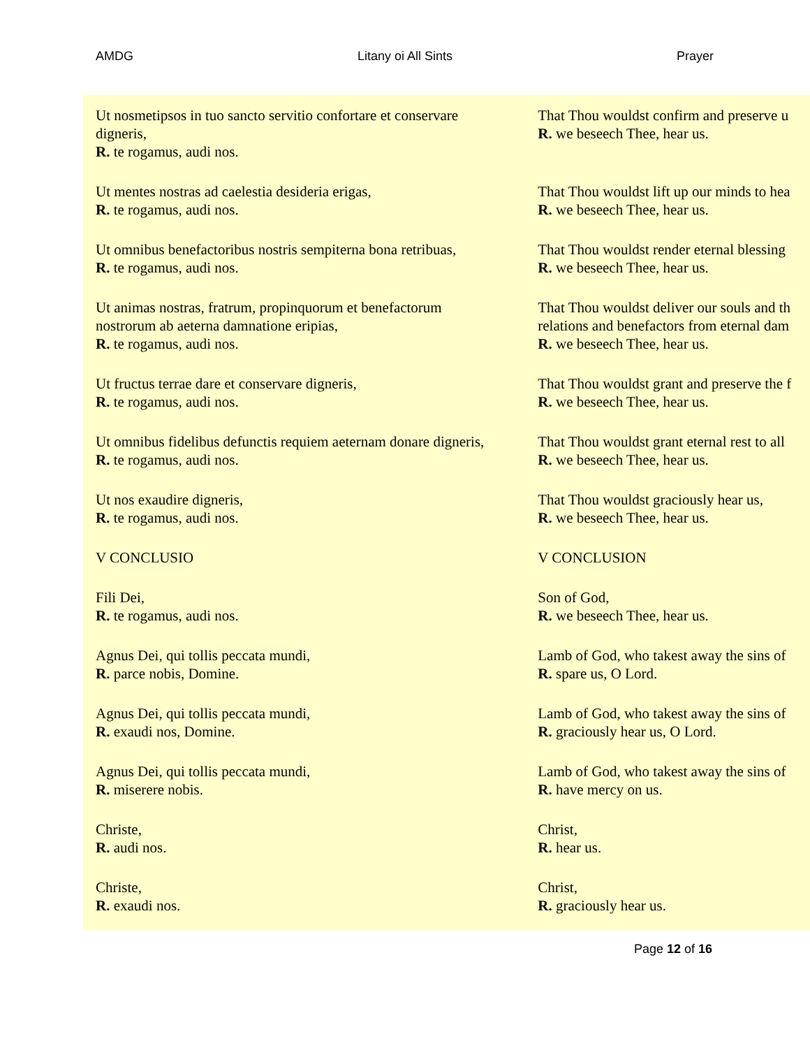AMDG Litany oi All Sints Prayer
| Ut nosmetipsos in tuo sancto servitio confortare et conservare digneris, R. te rogamus, audi nos. | That Thou wouldst confirm and preserve u R. we beseech Thee, hear us. |
| Ut mentes nostras ad caelestia desideria erigas, R. te rogamus, audi nos. | That Thou wouldst lift up our minds to hea R. we beseech Thee, hear us. |
| Ut omnibus benefactoribus nostris sempiterna bona retribuas, R. te rogamus, audi nos. | That Thou wouldst render eternal blessing R. we beseech Thee, hear us. |
| Ut animas nostras, fratrum, propinquorum et benefactorum nostrorum ab aeterna damnatione eripias, R. te rogamus, audi nos. | That Thou wouldst deliver our souls and th relations and benefactors from eternal dam R. we beseech Thee, hear us. |
| Ut fructus terrae dare et conservare digneris, R. te rogamus, audi nos. | That Thou wouldst grant and preserve the f R. we beseech Thee, hear us. |
| Ut omnibus fidelibus defunctis requiem aeternam donare digneris, R. te rogamus, audi nos. | That Thou wouldst grant eternal rest to all R. we beseech Thee, hear us. |
| Ut nos exaudire digneris, R. te rogamus, audi nos. | That Thou wouldst graciously hear us, R. we beseech Thee, hear us. |
| V CONCLUSIO | V CONCLUSION |
| Fili Dei, R. te rogamus, audi nos. | Son of God, R. we beseech Thee, hear us. |
| Agnus Dei, qui tollis peccata mundi, R. parce nobis, Domine. | Lamb of God, who takest away the sins of R. spare us, O Lord. |
| Agnus Dei, qui tollis peccata mundi, R. exaudi nos, Domine. | Lamb of God, who takest away the sins of R. graciously hear us, O Lord. |
| Agnus Dei, qui tollis peccata mundi, R. miserere nobis. | Lamb of God, who takest away the sins of R. have mercy on us. |
| Christe, R. audi nos. | Christ, R. hear us. |
| Christe, R. exaudi nos. | Christ, R. graciously hear us. |
Page 12 of 16